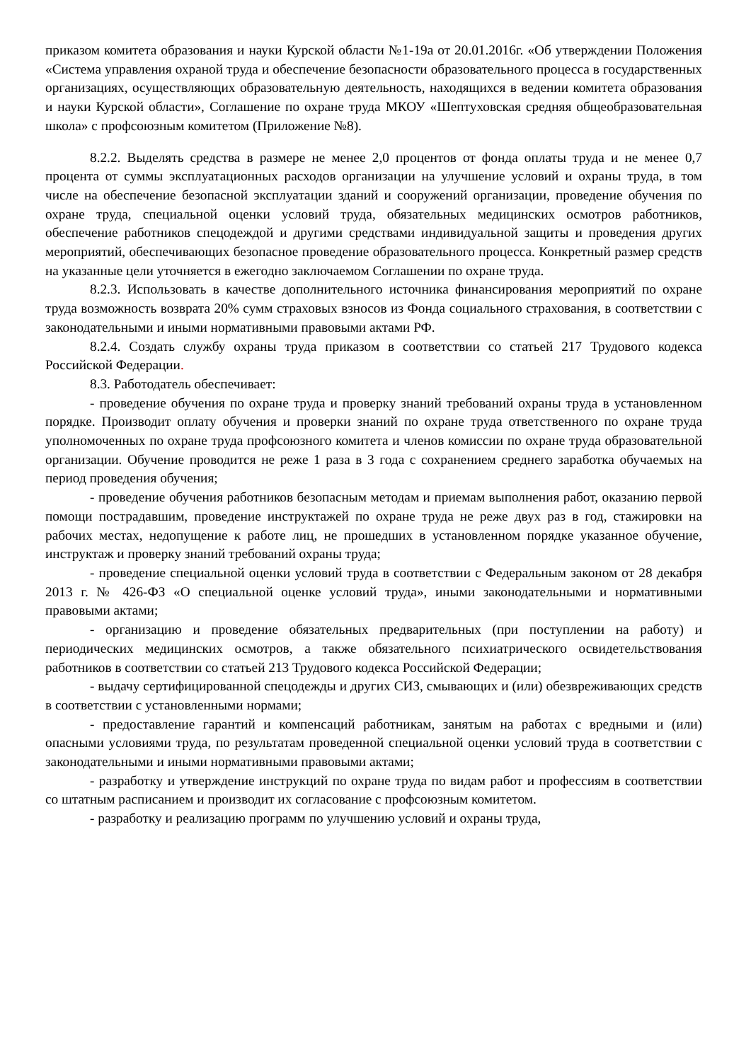приказом комитета образования и науки Курской области №1-19а от 20.01.2016г. «Об утверждении Положения «Система управления охраной труда и обеспечение безопасности образовательного процесса в государственных организациях, осуществляющих образовательную деятельность, находящихся в ведении комитета образования и науки Курской области», Соглашение по охране труда МКОУ «Шептуховская средняя общеобразовательная школа» с профсоюзным комитетом (Приложение №8).
8.2.2. Выделять средства в размере не менее 2,0 процентов от фонда оплаты труда и не менее 0,7 процента от суммы эксплуатационных расходов организации на улучшение условий и охраны труда, в том числе на обеспечение безопасной эксплуатации зданий и сооружений организации, проведение обучения по охране труда, специальной оценки условий труда, обязательных медицинских осмотров работников, обеспечение работников спецодеждой и другими средствами индивидуальной защиты и проведения других мероприятий, обеспечивающих безопасное проведение образовательного процесса. Конкретный размер средств на указанные цели уточняется в ежегодно заключаемом Соглашении по охране труда.
8.2.3. Использовать в качестве дополнительного источника финансирования мероприятий по охране труда возможность возврата 20% сумм страховых взносов из Фонда социального страхования, в соответствии с законодательными и иными нормативными правовыми актами РФ.
8.2.4. Создать службу охраны труда приказом в соответствии со статьей 217 Трудового кодекса Российской Федерации.
8.3. Работодатель обеспечивает:
- проведение обучения по охране труда и проверку знаний требований охраны труда в установленном порядке. Производит оплату обучения и проверки знаний по охране труда ответственного по охране труда уполномоченных по охране труда профсоюзного комитета и членов комиссии по охране труда образовательной организации. Обучение проводится не реже 1 раза в 3 года с сохранением среднего заработка обучаемых на период проведения обучения;
- проведение обучения работников безопасным методам и приемам выполнения работ, оказанию первой помощи пострадавшим, проведение инструктажей по охране труда не реже двух раз в год, стажировки на рабочих местах, недопущение к работе лиц, не прошедших в установленном порядке указанное обучение, инструктаж и проверку знаний требований охраны труда;
- проведение специальной оценки условий труда в соответствии с Федеральным законом от 28 декабря 2013 г. № 426-ФЗ «О специальной оценке условий труда», иными законодательными и нормативными правовыми актами;
- организацию и проведение обязательных предварительных (при поступлении на работу) и периодических медицинских осмотров, а также обязательного психиатрического освидетельствования работников в соответствии со статьей 213 Трудового кодекса Российской Федерации;
- выдачу сертифицированной спецодежды и других СИЗ, смывающих и (или) обезвреживающих средств в соответствии с установленными нормами;
- предоставление гарантий и компенсаций работникам, занятым на работах с вредными и (или) опасными условиями труда, по результатам проведенной специальной оценки условий труда в соответствии с законодательными и иными нормативными правовыми актами;
- разработку и утверждение инструкций по охране труда по видам работ и профессиям в соответствии со штатным расписанием и производит их согласование с профсоюзным комитетом.
- разработку и реализацию программ по улучшению условий и охраны труда,